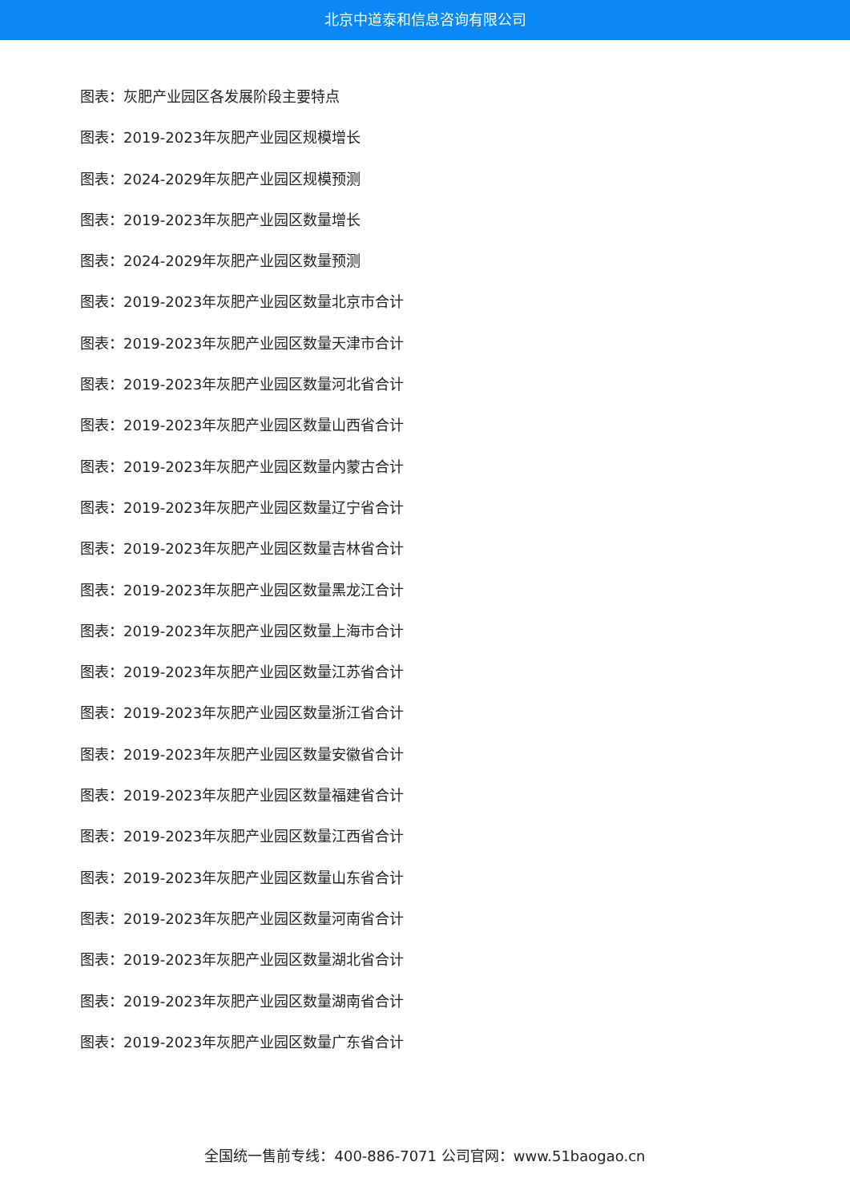北京中道泰和信息咨询有限公司
图表：灰肥产业园区各发展阶段主要特点
图表：2019-2023年灰肥产业园区规模增长
图表：2024-2029年灰肥产业园区规模预测
图表：2019-2023年灰肥产业园区数量增长
图表：2024-2029年灰肥产业园区数量预测
图表：2019-2023年灰肥产业园区数量北京市合计
图表：2019-2023年灰肥产业园区数量天津市合计
图表：2019-2023年灰肥产业园区数量河北省合计
图表：2019-2023年灰肥产业园区数量山西省合计
图表：2019-2023年灰肥产业园区数量内蒙古合计
图表：2019-2023年灰肥产业园区数量辽宁省合计
图表：2019-2023年灰肥产业园区数量吉林省合计
图表：2019-2023年灰肥产业园区数量黑龙江合计
图表：2019-2023年灰肥产业园区数量上海市合计
图表：2019-2023年灰肥产业园区数量江苏省合计
图表：2019-2023年灰肥产业园区数量浙江省合计
图表：2019-2023年灰肥产业园区数量安徽省合计
图表：2019-2023年灰肥产业园区数量福建省合计
图表：2019-2023年灰肥产业园区数量江西省合计
图表：2019-2023年灰肥产业园区数量山东省合计
图表：2019-2023年灰肥产业园区数量河南省合计
图表：2019-2023年灰肥产业园区数量湖北省合计
图表：2019-2023年灰肥产业园区数量湖南省合计
图表：2019-2023年灰肥产业园区数量广东省合计
全国统一售前专线：400-886-7071 公司官网：www.51baogao.cn